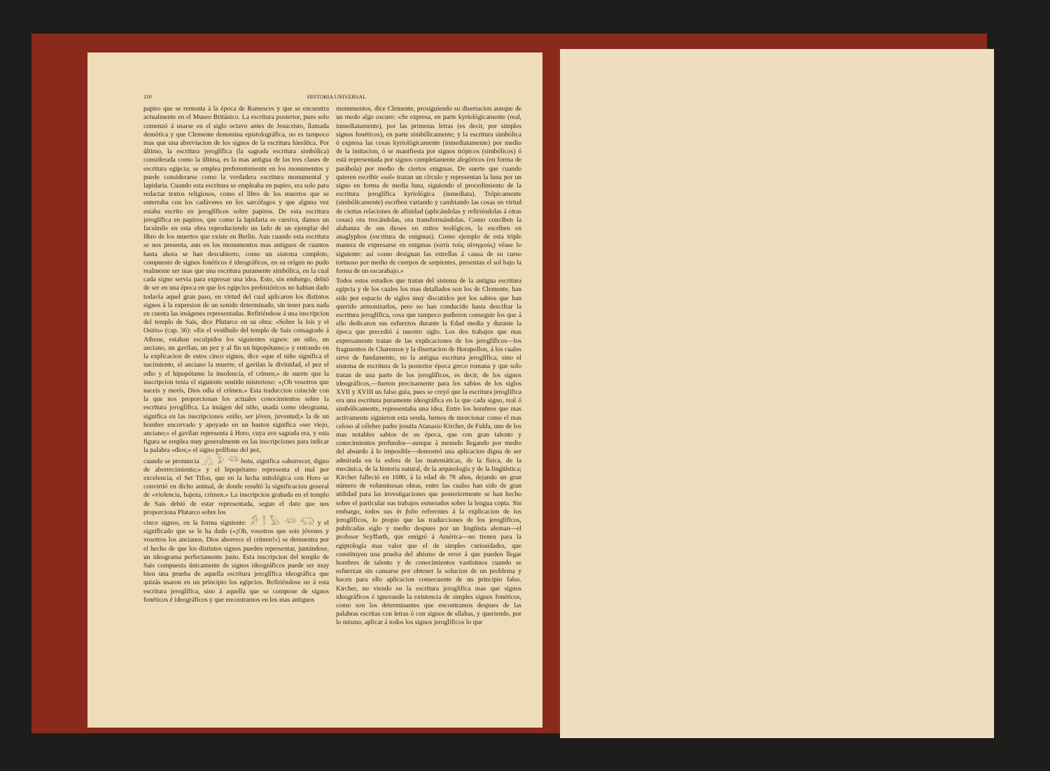110 HISTORIA UNIVERSAL
papiro que se remonta á la época de Ramesces y que se encuentra actualmente en el Museo Británico. La escritura posterior, pues solo comenzó á usarse en el siglo octavo antes de Jesucristo, llamada demótica y que Clemente denomina epistolográfica, no es tampoco mas que una abreviacion de los signos de la escritura hierática. Por último, la escritura jeroglífica (la sagrada escritura simbólica) considerada como la última, es la mas antigua de las tres clases de escritura egipcia; se emplea preferentemente en los monumentos y puede considerarse como la verdadera escritura monumental y lapidaria. Cuando esta escritura se empleaba en papiro, era solo para redactar textos religiosos, como el libro de los muertos que se enterraba con los cadáveres en los sarcófagos y que alguna vez estaba escrito en jeroglíficos sobre papiros. De esta escritura jeroglífica en papiros, que como la lapidaria es cursiva, damos un facsímile en esta obra reproduciendo un lado de un ejemplar del libro de los muertos que existe en Berlin. Aun cuando esta escritura se nos presenta, aun en los monumentos mas antiguos de cuantos hasta ahora se han descubierto, como un sistema completo, compuesto de signos fonéticos é ideográficos, en su orígen no pudo realmente ser mas que una escritura puramente simbólica, en la cual cada signo servia para expresar una idea. Esto, sin embargo, debió de ser en una época en que los egipcios prehistóricos no habian dado todavía aquel gran paso, en virtud del cual aplicaron los distintos signos á la expresion de un sonido determinado, sin tener para nada en cuenta las imágenes representadas. Refiriéndose á una inscripcion del templo de Sais, dice Plutarco en su obra: «Sobre la Isis y el Osiris» (cap. 36): «En el vestíbulo del templo de Sais consagrado á Athene, estaban esculpidos los siguientes signos: un niño, un anciano, un gavilan, un pez y al fin un hipopótamo;» y entrando en la explicacion de estos cinco signos, dice «que el niño significa el nacimiento, el anciano la muerte, el gavilan la divinidad, el pez el odio y el hipopótamo la insolencia, el crímen,» de suerte que la inscripcion tenia el siguiente sentido misterioso: «¡Oh vosotros que naceis y morís, Dios odia el crímen.» Esta traduccion coincide con la que nos proporcionan los actuales conocimientos sobre la escritura jeroglífica. La imágen del niño, usada como ideograma, significa en las inscripciones «niño, ser jóven, juventud;» la de un hombre encorvado y apoyado en un baston significa «ser viejo, anciano;» el gavilan representa á Horo, cuya ave sagrada era, y esta figura se emplea muy generalmente en las inscripciones para indicar la palabra «dios;» el signo polífono del pez,
cuando se pronuncia 𓂻 𓅱 𓆛 botu, significa «aborrecer, digno de aborrecimiento;» y el hipopótamo representa el mal por excelencia, el Set Tifon, que en la lucha mitológica con Horo se convirtió en dicho animal, de donde resultó la significacion general de «violencia, bajeza, crímen.» La inscripcion grabada en el templo de Sais debió de estar representada, segun el dato que nos proporciona Plutarco sobre los
cinco signos, en la forma siguiente: 𓀔 𓀾 𓅃 𓆛 𓃯 y el significado que se le ha dado («¡Oh, vosotros que sois jóvenes y vosotros los ancianos, Dios aborrece el crímen!») se demuestra por el hecho de que los distintos signos pueden representar, juntándose, un ideograma perfectamente justo. Esta inscripcion del templo de Sais compuesta únicamente de signos ideográficos puede ser muy bien una prueba de aquella escritura jeroglífica ideográfica que quizás usaron en un principio los egipcios. Refiriéndose no á esta escritura jeroglífica, sino á aquella que se compone de signos fonéticos é ideográficos y que encontramos en los mas antiguos
monumentos, dice Clemente, prosiguiendo su disertacion aunque de un modo algo oscuro: «Se expresa, en parte kyriológicamente (real, inmediatamente), por las primeras letras (es decir, por simples signos fonéticos), en parte simbólicamente; y la escritura simbólica ó expresa las cosas kyriológicamente (inmediatamente) por medio de la imitacion, ó se manifiesta por signos trópicos (simbólicos) ó está representada por signos completamente alegóricos (en forma de parábola) por medio de ciertos enigmas. De suerte que cuando quieren escribir «sol» trazan un círculo y representan la luna por un signo en forma de media luna, siguiendo el procedimiento de la escritura jeroglífica kyriológica (inmediata). Trópicamente (simbólicamente) escriben variando y cambiando las cosas en virtud de ciertas relaciones de afinidad (aplicándolas y refiriéndolas á otras cosas) ora trocándolas, ora transformándolas. Como conciben la alabanza de sus dioses en mitos teológicos, la escriben en anaglyphos (escritura de enigmas). Como ejemplo de esta triple manera de expresarse en enigmas (κατὰ τοὺς αἰνιγμοὺς) véase lo siguiente: así como designan las estrellas á causa de su curso tortuoso por medio de cuerpos de serpientes, presentan el sol bajo la forma de un escarabajo.»
Todos estos estudios que tratan del sistema de la antigua escritura egipcia y de los cuales los mas detallados son los de Clemente, han sido por espacio de siglos muy discutidos por los sabios que han querido armonizarlos, pero no han conducido hasta descifrar la escritura jeroglífica, cosa que tampoco pudieron conseguir los que á ello dedicaron sus esfuerzos durante la Edad media y durante la época que precedió á nuestro siglo. Los dos trabajos que mas expresamente tratan de las explicaciones de los jeroglíficos—los fragmentos de Charemon y la disertacion de Horapollon, á los cuales sirve de fundamento, no la antigua escritura jeroglífica, sino el sistema de escritura de la posterior época greco romana y que solo tratan de una parte de los jeroglíficos, es decir, de los signos ideográficos,—fueron precisamente para los sabios de los siglos XVII y XVIII un falso guia, pues se creyó que la escritura jeroglífica era una escritura puramente ideográfica en la que cada signo, real ó simbólicamente, representaba una idea. Entre los hombres que mas activamente siguieron esta senda, hemos de mencionar como el mas celoso al célebre padre jesuita Atanasio Kircher, de Fulda, uno de los mas notables sabios de su época, que con gran talento y conocimientos profundos—aunque á menudo llegando por medio del absurdo á lo imposible—demostró una aplicacion digna de ser admirada en la esfera de las matemáticas, de la física, de la mecánica, de la historia natural, de la arqueología y de la lingüística; Kircher falleció en 1680, á la edad de 78 años, dejando un gran número de voluminosas obras, entre las cuales han sido de gran utilidad para las investigaciones que posteriormente se han hecho sobre el particular sus trabajos esmerados sobre la lengua copta. Sin embargo, todos sus in folio referentes á la explicacion de los jeroglíficos, lo propio que las traducciones de los jeroglíficos, publicadas siglo y medio despues por un lingüista aleman—el profesor Seyffarth, que emigró á América—no tienen para la egiptología mas valor que el de simples curiosidades, que constituyen una prueba del abismo de error á que pueden llegar hombres de talento y de conocimientos vastísimos cuando se esfuerzan sin cansarse por obtener la solucion de un problema y hacen para ello aplicacion consecuente de un principio falso. Kircher, no viendo en la escritura jeroglífica mas que signos ideográficos é ignorando la existencia de simples signos fonéticos, como son los determinantes que encontramos despues de las palabras escritas con letras ó con signos de sílabas, y queriendo, por lo mismo, aplicar á todos los signos jeroglíficos lo que